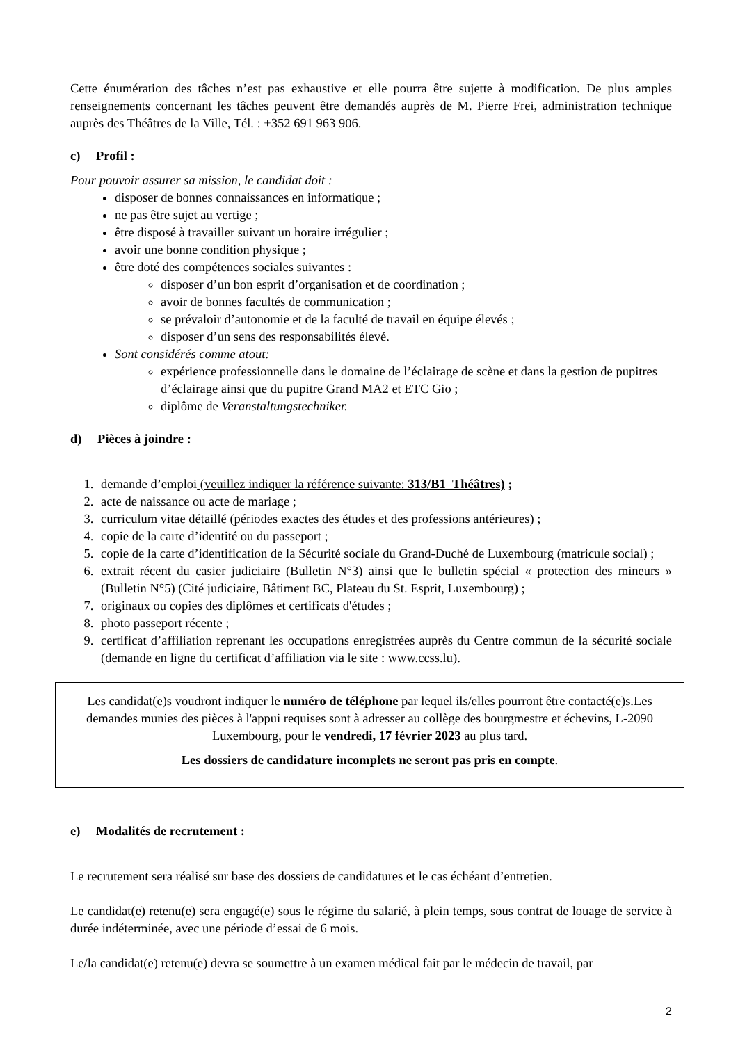Cette énumération des tâches n’est pas exhaustive et elle pourra être sujette à modification. De plus amples renseignements concernant les tâches peuvent être demandés auprès de M. Pierre Frei, administration technique auprès des Théâtres de la Ville, Tél. : +352 691 963 906.
c) Profil :
Pour pouvoir assurer sa mission, le candidat doit :
disposer de bonnes connaissances en informatique ;
ne pas être sujet au vertige ;
être disposé à travailler suivant un horaire irrégulier ;
avoir une bonne condition physique ;
être doté des compétences sociales suivantes :
disposer d’un bon esprit d’organisation et de coordination ;
avoir de bonnes facultés de communication ;
se prévaloir d’autonomie et de la faculté de travail en équipe élevés ;
disposer d’un sens des responsabilités élevé.
Sont considérés comme atout:
expérience professionnelle dans le domaine de l’éclairage de scène et dans la gestion de pupitres d’éclairage ainsi que du pupitre Grand MA2 et ETC Gio ;
diplôme de Veranstaltungstechniker.
d) Pièces à joindre :
1. demande d’emploi (veuillez indiquer la référence suivante: 313/B1_Théâtres) ;
2. acte de naissance ou acte de mariage ;
3. curriculum vitae détaillé (périodes exactes des études et des professions antérieures) ;
4. copie de la carte d’identité ou du passeport ;
5. copie de la carte d’identification de la Sécurité sociale du Grand-Duché de Luxembourg (matricule social) ;
6. extrait récent du casier judiciaire (Bulletin N°3) ainsi que le bulletin spécial « protection des mineurs » (Bulletin N°5) (Cité judiciaire, Bâtiment BC, Plateau du St. Esprit, Luxembourg) ;
7. originaux ou copies des diplômes et certificats d'études ;
8. photo passeport récente ;
9. certificat d’affiliation reprenant les occupations enregistrées auprès du Centre commun de la sécurité sociale (demande en ligne du certificat d’affiliation via le site : www.ccss.lu).
Les candidat(e)s voudront indiquer le numéro de téléphone par lequel ils/elles pourront être contacté(e)s.Les demandes munies des pièces à l'appui requises sont à adresser au collège des bourgmestre et échevins, L-2090 Luxembourg, pour le vendredi, 17 février 2023 au plus tard.
Les dossiers de candidature incomplets ne seront pas pris en compte.
e) Modalités de recrutement :
Le recrutement sera réalisé sur base des dossiers de candidatures et le cas échéant d’entretien.
Le candidat(e) retenu(e) sera engagé(e) sous le régime du salarié, à plein temps, sous contrat de louage de service à durée indéterminée, avec une période d’essai de 6 mois.
Le/la candidat(e) retenu(e) devra se soumettre à un examen médical fait par le médecin de travail, par
2